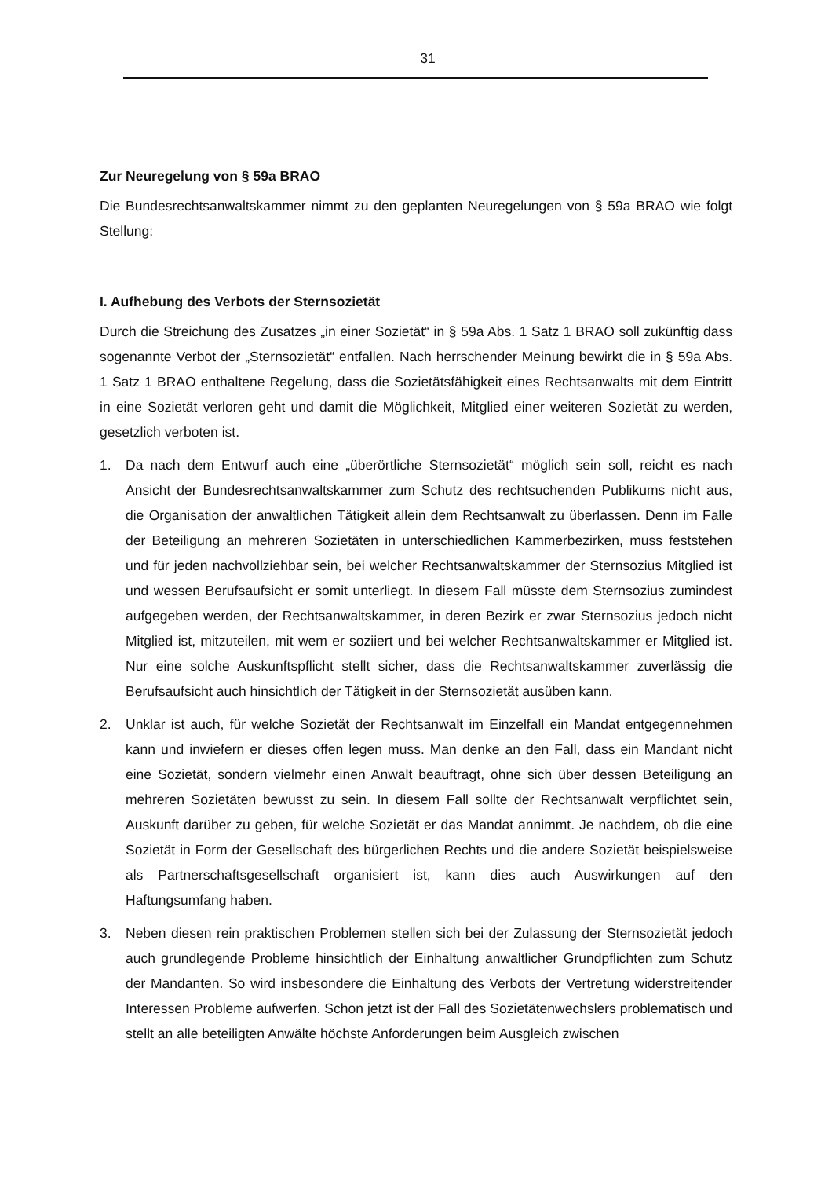31
Zur Neuregelung von § 59a BRAO
Die Bundesrechtsanwaltskammer nimmt zu den geplanten Neuregelungen von § 59a BRAO wie folgt Stellung:
I. Aufhebung des Verbots der Sternsozietät
Durch die Streichung des Zusatzes „in einer Sozietät“ in § 59a Abs. 1 Satz 1 BRAO soll zukünftig dass sogenannte Verbot der „Sternsozietät“ entfallen. Nach herrschender Meinung bewirkt die in § 59a Abs. 1 Satz 1 BRAO enthaltene Regelung, dass die Sozietätsfähigkeit eines Rechtsanwalts mit dem Eintritt in eine Sozietät verloren geht und damit die Möglichkeit, Mitglied einer weiteren Sozietät zu werden, gesetzlich verboten ist.
1. Da nach dem Entwurf auch eine „überörtliche Sternsozietät“ möglich sein soll, reicht es nach Ansicht der Bundesrechtsanwaltskammer zum Schutz des rechtsuchenden Publikums nicht aus, die Organisation der anwaltlichen Tätigkeit allein dem Rechtsanwalt zu überlassen. Denn im Falle der Beteiligung an mehreren Sozietäten in unterschiedlichen Kammerbezirken, muss feststehen und für jeden nachvollziehbar sein, bei welcher Rechtsanwaltskammer der Sternsozius Mitglied ist und wessen Berufsaufsicht er somit unterliegt. In diesem Fall müsste dem Sternsozius zumindest aufgegeben werden, der Rechtsanwaltskammer, in deren Bezirk er zwar Sternsozius jedoch nicht Mitglied ist, mitzuteilen, mit wem er soziiert und bei welcher Rechtsanwaltskammer er Mitglied ist. Nur eine solche Auskunftspflicht stellt sicher, dass die Rechtsanwaltskammer zuverlässig die Berufsaufsicht auch hinsichtlich der Tätigkeit in der Sternsozietät ausüben kann.
2. Unklar ist auch, für welche Sozietät der Rechtsanwalt im Einzelfall ein Mandat entgegennehmen kann und inwiefern er dieses offen legen muss. Man denke an den Fall, dass ein Mandant nicht eine Sozietät, sondern vielmehr einen Anwalt beauftragt, ohne sich über dessen Beteiligung an mehreren Sozietäten bewusst zu sein. In diesem Fall sollte der Rechtsanwalt verpflichtet sein, Auskunft darüber zu geben, für welche Sozietät er das Mandat annimmt. Je nachdem, ob die eine Sozietät in Form der Gesellschaft des bürgerlichen Rechts und die andere Sozietät beispielsweise als Partnerschaftsgesellschaft organisiert ist, kann dies auch Auswirkungen auf den Haftungsumfang haben.
3. Neben diesen rein praktischen Problemen stellen sich bei der Zulassung der Sternsozietät jedoch auch grundlegende Probleme hinsichtlich der Einhaltung anwaltlicher Grundpflichten zum Schutz der Mandanten. So wird insbesondere die Einhaltung des Verbots der Vertretung widerstreitender Interessen Probleme aufwerfen. Schon jetzt ist der Fall des Sozietätenwechslers problematisch und stellt an alle beteiligten Anwälte höchste Anforderungen beim Ausgleich zwischen